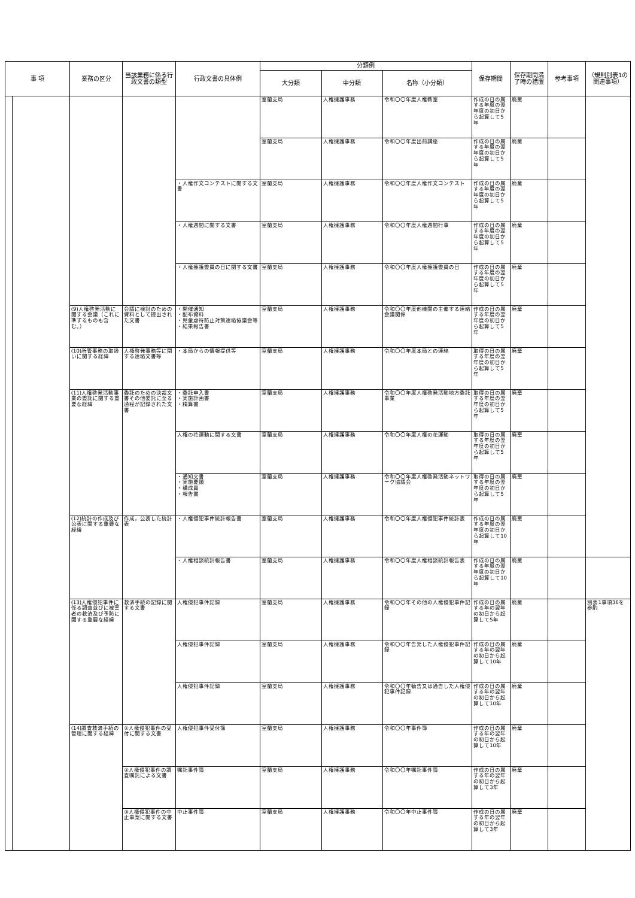| 事 項 | | 業務の区分 | 当該業務に係る行政文書の類型 | 行政文書の具体例 | 分類例 | | | 保存期間 | 保存期間満了時の措置 | 参考事項 | （規則別表1の関連事項） |
| --- | --- | --- | --- | --- | --- | --- | --- | --- | --- | --- | --- |
| | | | | | 大分類 | 中分類 | 名称（小分類） | | | | |
| | | | | | 室蘭支局 | 人権擁護事務 | 令和〇〇年度人権教室 | 作成の日の属する年度の翌年度の初日から起算して5年 | 廃棄 | | |
| | | | | | 室蘭支局 | 人権擁護事務 | 令和〇〇年度出前講座 | 作成の日の属する年度の翌年度の初日から起算して5年 | 廃棄 | | |
| | | | | ・人権作文コンテストに関する文書 | 室蘭支局 | 人権擁護事務 | 令和〇〇年度人権作文コンテスト | 作成の日の属する年度の翌年度の初日から起算して5年 | 廃棄 | | |
| | | | | ・人権週間に関する文書 | 室蘭支局 | 人権擁護事務 | 令和〇〇年度人権週間行事 | 作成の日の属する年度の翌年度の初日から起算して5年 | 廃棄 | | |
| | | | | ・人権擁護委員の日に関する文書 | 室蘭支局 | 人権擁護事務 | 令和〇〇年度人権擁護委員の日 | 作成の日の属する年度の翌年度の初日から起算して5年 | 廃棄 | | |
| | | (9)人権啓発活動に関する会議（これに準ずるものも含む。） | 会議に検討のための資料として提出された文書 | ・開催通知 ・配布資料 ・児童虐待防止対策連絡協議会等 ・結果報告書 | 室蘭支局 | 人権擁護事務 | 令和〇〇年度他機関の主催する連絡会議関係 | 作成の日の属する年度の翌年度の初日から起算して5年 | 廃棄 | | |
| | | (10)所管事務の取扱いに関する経緯 | 人権啓発事務等に関する連絡文書等 | ・本局からの情報提供等 | 室蘭支局 | 人権擁護事務 | 令和〇〇年度本局との連絡 | 取得の日の属する年度の翌年度の初日から起算して5年 | 廃棄 | | |
| | | (11)人権啓発活動事業の委託に関する重要な経緯 | 委託のための決裁文書その他委託に至る過程が記録された文書 | ・委託申入書 ・実施計画書 ・精算書 | 室蘭支局 | 人権擁護事務 | 令和〇〇年度人権啓発活動地方委託事業 | 取得の日の属する年度の翌年度の初日から起算して5年 | 廃棄 | | |
| | | | | 人権の花運動に関する文書 | 室蘭支局 | 人権擁護事務 | 令和〇〇年度人権の花運動 | 取得の日の属する年度の翌年度の初日から起算して5年 | 廃棄 | | |
| | | | | ・通知文書 ・実施要領 ・構成員 ・報告書 | 室蘭支局 | 人権擁護事務 | 令和〇〇年度人権啓発活動ネットワーク協議会 | 取得の日の属する年度の翌年度の初日から起算して5年 | 廃棄 | | |
| | | (12)統計の作成及び公表に関する重要な経緯 | 作成，公表した統計表 | ・人権侵犯事件統計報告書 | 室蘭支局 | 人権擁護事務 | 令和〇〇年度人権侵犯事件統計表 | 作成の日の属する年度の翌年度の初日から起算して10年 | 廃棄 | | |
| | | | | ・人権相談統計報告書 | 室蘭支局 | 人権擁護事務 | 令和〇〇年度人権相談統計報告表 | 作成の日の属する年度の翌年度の初日から起算して10年 | 廃棄 | | |
| | | (13)人権侵犯事件に係る調査並びに被害者の救済及び予防に関する重要な経緯 | 救済手続の記録に関する文書 | 人権侵犯事件記録 | 室蘭支局 | 人権擁護事務 | 令和〇〇年その他の人権侵犯事件記録 | 作成の日の属する年の翌年の初日から起算して5年 | 廃棄 | | 別表1事項36を参酌 |
| | | | | 人権侵犯事件記録 | 室蘭支局 | 人権擁護事務 | 令和〇〇年告発した人権侵犯事件記録 | 作成の日の属する年の翌年の初日から起算して10年 | 廃棄 | | |
| | | | | 人権侵犯事件記録 | 室蘭支局 | 人権擁護事務 | 令和〇〇年勧告又は通告した人権侵犯事件記録 | 作成の日の属する年の翌年の初日から起算して10年 | 廃棄 | | |
| | | (14)調査救済手続の管理に関する経緯 | ①人権侵犯事件の受付に関する文書 | 人権侵犯事件受付簿 | 室蘭支局 | 人権擁護事務 | 令和〇〇年事件簿 | 作成の日の属する年の翌年の初日から起算して10年 | 廃棄 | | |
| | | | ②人権侵犯事件の調査嘱託による文書 | 嘱託事件簿 | 室蘭支局 | 人権擁護事務 | 令和〇〇年嘱託事件簿 | 作成の日の属する年の翌年の初日から起算して3年 | 廃棄 | | |
| | | | ③人権侵犯事件の中止事案に関する文書 | 中止事件簿 | 室蘭支局 | 人権擁護事務 | 令和〇〇年中止事件簿 | 作成の日の属する年の翌年の初日から起算して3年 | 廃棄 | | |